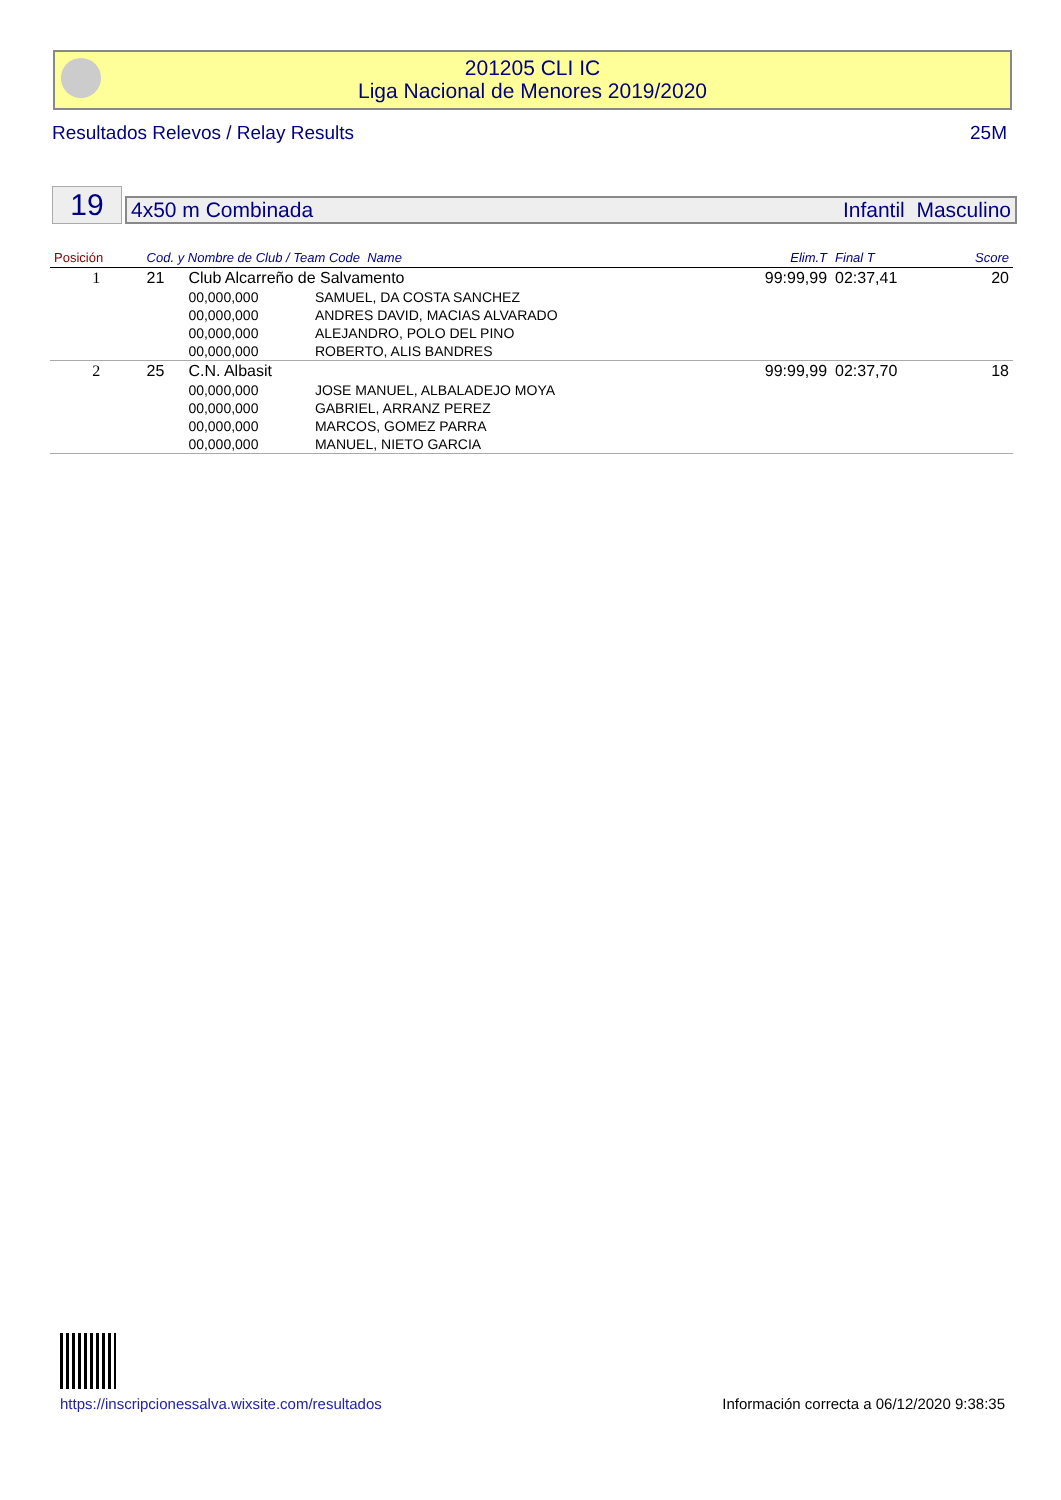201205 CLI IC
Liga Nacional de Menores 2019/2020
Resultados Relevos / Relay Results 25M
19 4x50 m Combinada Infantil Masculino
| Posición | Cod. y Nombre de Club / Team Code Name | | | Elim.T | Final T | Score |
| --- | --- | --- | --- | --- | --- | --- |
| 1 | 21 | Club Alcarreño de Salvamento | | 99:99,99 | 02:37,41 | 20 |
| | | 00,000,000 | SAMUEL, DA COSTA SANCHEZ | | | |
| | | 00,000,000 | ANDRES DAVID, MACIAS ALVARADO | | | |
| | | 00,000,000 | ALEJANDRO, POLO DEL PINO | | | |
| | | 00,000,000 | ROBERTO, ALIS BANDRES | | | |
| 2 | 25 | C.N. Albasit | | 99:99,99 | 02:37,70 | 18 |
| | | 00,000,000 | JOSE MANUEL, ALBALADEJO MOYA | | | |
| | | 00,000,000 | GABRIEL, ARRANZ PEREZ | | | |
| | | 00,000,000 | MARCOS, GOMEZ PARRA | | | |
| | | 00,000,000 | MANUEL, NIETO GARCIA | | | |
https://inscripcionessalva.wixsite.com/resultados
Información correcta a 06/12/2020 9:38:35